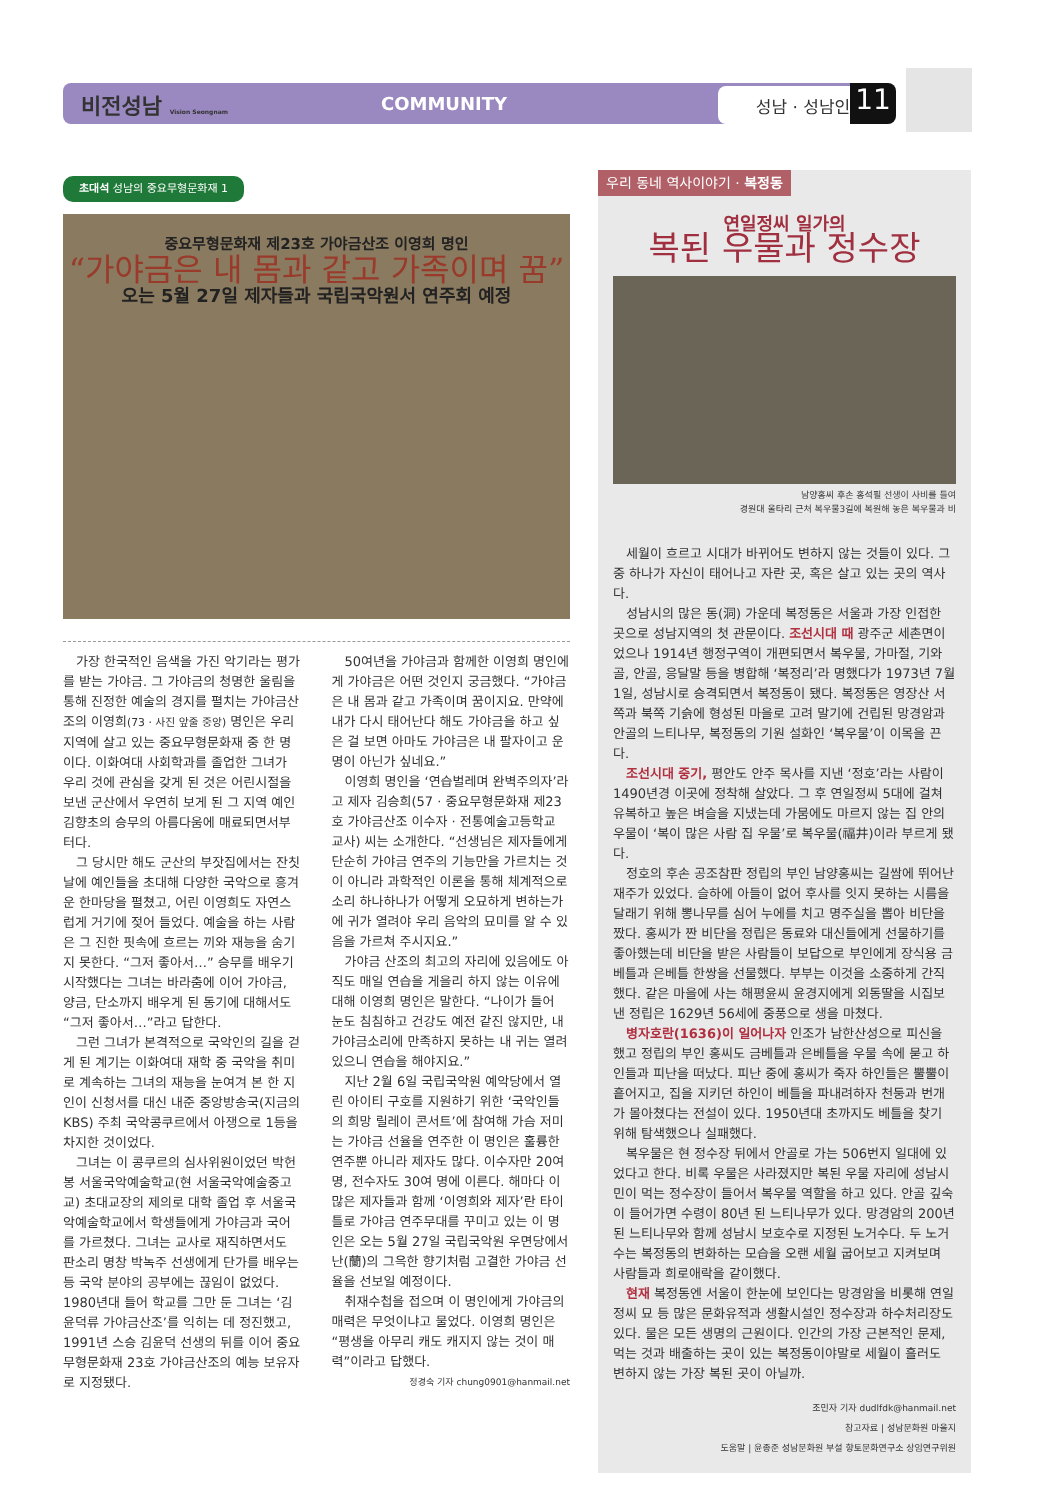비전성남 Vision Seongnam
COMMUNITY
성남 · 성남인 11
초대석 성남의 중요무형문화재 1
중요무형문화재 제23호 가야금산조 이영희 명인
“가야금은 내 몸과 같고 가족이며 꿈”
오는 5월 27일 제자들과 국립국악원서 연주회 예정
가장 한국적인 음색을 가진 악기라는 평가를 받는 가야금. 그 가야금의 청명한 울림을 통해 진정한 예술의 경지를 펼치는 가야금산조의 이영희(73 · 사진 앞줄 중앙) 명인은 우리 지역에 살고 있는 중요무형문화재 중 한 명이다. 이화여대 사회학과를 졸업한 그녀가 우리 것에 관심을 갖게 된 것은 어린시절을 보낸 군산에서 우연히 보게 된 그 지역 예인 김향초의 승무의 아름다움에 매료되면서부터다.
그 당시만 해도 군산의 부잣집에서는 잔칫날에 예인들을 초대해 다양한 국악으로 흥겨운 한마당을 펼쳤고, 어린 이영희도 자연스럽게 거기에 젖어 들었다. 예술을 하는 사람은 그 진한 핏속에 흐르는 끼와 재능을 숨기지 못한다. “그저 좋아서…” 승무를 배우기 시작했다는 그녀는 바라춤에 이어 가야금, 양금, 단소까지 배우게 된 동기에 대해서도 “그저 좋아서…”라고 답한다.
그런 그녀가 본격적으로 국악인의 길을 걷게 된 계기는 이화여대 재학 중 국악을 취미로 계속하는 그녀의 재능을 눈여겨 본 한 지인이 신청서를 대신 내준 중앙방송국(지금의 KBS) 주최 국악콩쿠르에서 아쟁으로 1등을 차지한 것이었다.
그녀는 이 콩쿠르의 심사위원이었던 박헌봉 서울국악예술학교(현 서울국악예술중고교) 초대교장의 제의로 대학 졸업 후 서울국악예술학교에서 학생들에게 가야금과 국어를 가르쳤다. 그녀는 교사로 재직하면서도 판소리 명창 박녹주 선생에게 단가를 배우는 등 국악 분야의 공부에는 끊임이 없었다. 1980년대 들어 학교를 그만 둔 그녀는 ‘김윤덕류 가야금산조’를 익히는 데 정진했고, 1991년 스승 김윤덕 선생의 뒤를 이어 중요무형문화재 23호 가야금산조의 예능 보유자로 지정됐다.
50여년을 가야금과 함께한 이영희 명인에게 가야금은 어떤 것인지 궁금했다. “가야금은 내 몸과 같고 가족이며 꿈이지요. 만약에 내가 다시 태어난다 해도 가야금을 하고 싶은 걸 보면 아마도 가야금은 내 팔자이고 운명이 아닌가 싶네요.”
이영희 명인을 ‘연습벌레며 완벽주의자’라고 제자 김승희(57 · 중요무형문화재 제23호 가야금산조 이수자 · 전통예술고등학교 교사) 씨는 소개한다. “선생님은 제자들에게 단순히 가야금 연주의 기능만을 가르치는 것이 아니라 과학적인 이론을 통해 체계적으로 소리 하나하나가 어떻게 오묘하게 변하는가에 귀가 열려야 우리 음악의 묘미를 알 수 있음을 가르쳐 주시지요.”
가야금 산조의 최고의 자리에 있음에도 아직도 매일 연습을 게을리 하지 않는 이유에 대해 이영희 명인은 말한다. “나이가 들어 눈도 침침하고 건강도 예전 같진 않지만, 내 가야금소리에 만족하지 못하는 내 귀는 열려 있으니 연습을 해야지요.”
지난 2월 6일 국립국악원 예악당에서 열린 아이티 구호를 지원하기 위한 ‘국악인들의 희망 릴레이 콘서트’에 참여해 가슴 저미는 가야금 선율을 연주한 이 명인은 훌륭한 연주뿐 아니라 제자도 많다. 이수자만 20여 명, 전수자도 30여 명에 이른다. 해마다 이 많은 제자들과 함께 ‘이영희와 제자’란 타이틀로 가야금 연주무대를 꾸미고 있는 이 명인은 오는 5월 27일 국립국악원 우면당에서 난(蘭)의 그윽한 향기처럼 고결한 가야금 선율을 선보일 예정이다.
취재수첩을 접으며 이 명인에게 가야금의 매력은 무엇이냐고 물었다. 이영희 명인은 “평생을 아무리 캐도 캐지지 않는 것이 매력”이라고 답했다.
정경숙 기자 chung0901@hanmail.net
우리 동네 역사이야기 · 복정동
연일정씨 일가의
복된 우물과 정수장
남양홍씨 후손 홍석필 선생이 사비를 들여
경원대 울타리 근처 복우물3길에 복원해 놓은 복우물과 비
세월이 흐르고 시대가 바뀌어도 변하지 않는 것들이 있다. 그 중 하나가 자신이 태어나고 자란 곳, 혹은 살고 있는 곳의 역사다.
성남시의 많은 동(洞) 가운데 복정동은 서울과 가장 인접한 곳으로 성남지역의 첫 관문이다. 조선시대 때 광주군 세촌면이었으나 1914년 행정구역이 개편되면서 복우물, 가마절, 기와골, 안골, 응달말 등을 병합해 ‘복정리’라 명했다가 1973년 7월 1일, 성남시로 승격되면서 복정동이 됐다. 복정동은 영장산 서쪽과 북쪽 기슭에 형성된 마을로 고려 말기에 건립된 망경암과 안골의 느티나무, 복정동의 기원 설화인 ‘복우물’이 이목을 끈다.
조선시대 중기, 평안도 안주 목사를 지낸 ‘정호’라는 사람이 1490년경 이곳에 정착해 살았다. 그 후 연일정씨 5대에 걸쳐 유복하고 높은 벼슬을 지냈는데 가뭄에도 마르지 않는 집 안의 우물이 ‘복이 많은 사람 집 우물’로 복우물(福井)이라 부르게 됐다.
정호의 후손 공조참판 정립의 부인 남양홍씨는 길쌈에 뛰어난 재주가 있었다. 슬하에 아들이 없어 후사를 잇지 못하는 시름을 달래기 위해 뽕나무를 심어 누에를 치고 명주실을 뽑아 비단을 짰다. 홍씨가 짠 비단을 정립은 동료와 대신들에게 선물하기를 좋아했는데 비단을 받은 사람들이 보답으로 부인에게 장식용 금베틀과 은베틀 한쌍을 선물했다. 부부는 이것을 소중하게 간직했다. 같은 마을에 사는 해평윤씨 윤경지에게 외동딸을 시집보낸 정립은 1629년 56세에 중풍으로 생을 마쳤다.
병자호란(1636)이 일어나자 인조가 남한산성으로 피신을 했고 정립의 부인 홍씨도 금베틀과 은베틀을 우물 속에 묻고 하인들과 피난을 떠났다. 피난 중에 홍씨가 죽자 하인들은 뿔뿔이 흩어지고, 집을 지키던 하인이 베틀을 파내려하자 천둥과 번개가 몰아쳤다는 전설이 있다. 1950년대 초까지도 베틀을 찾기 위해 탐색했으나 실패했다.
복우물은 현 정수장 뒤에서 안골로 가는 506번지 일대에 있었다고 한다. 비록 우물은 사라졌지만 복된 우물 자리에 성남시민이 먹는 정수장이 들어서 복우물 역할을 하고 있다. 안골 깊숙이 들어가면 수령이 80년 된 느티나무가 있다. 망경암의 200년 된 느티나무와 함께 성남시 보호수로 지정된 노거수다. 두 노거수는 복정동의 변화하는 모습을 오랜 세월 굽어보고 지켜보며 사람들과 희로애락을 같이했다.
현재 복정동엔 서울이 한눈에 보인다는 망경암을 비롯해 연일정씨 묘 등 많은 문화유적과 생활시설인 정수장과 하수처리장도 있다. 물은 모든 생명의 근원이다. 인간의 가장 근본적인 문제, 먹는 것과 배출하는 곳이 있는 복정동이야말로 세월이 흘러도 변하지 않는 가장 복된 곳이 아닐까.
조민자 기자 dudlfdk@hanmail.net
참고자료 | 성남문화원 마을지
도움말 | 윤종준 성남문화원 부설 향토문화연구소 상임연구위원